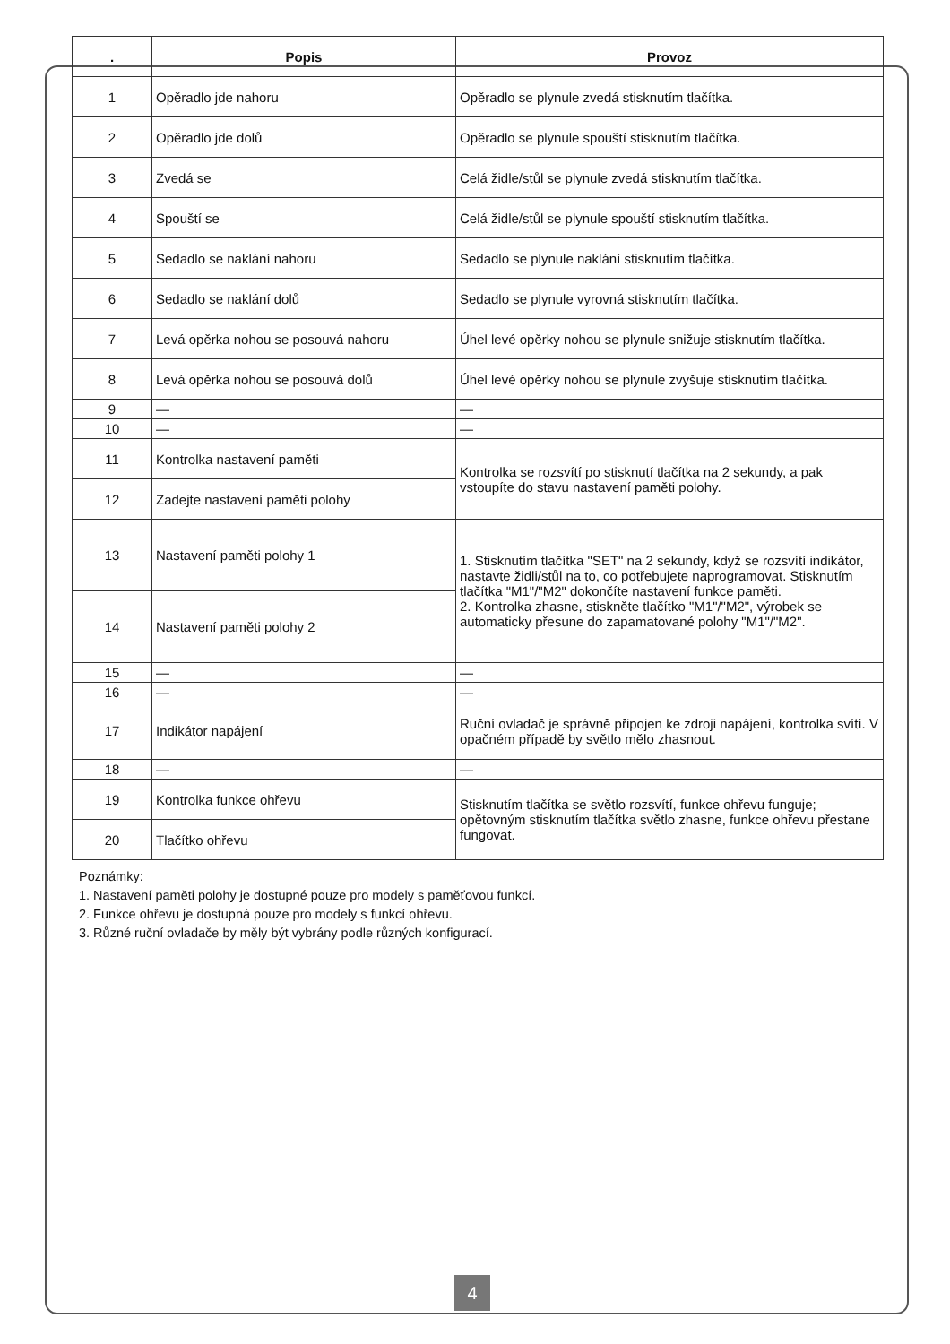| . | Popis | Provoz |
| --- | --- | --- |
| 1 | Opěradlo jde nahoru | Opěradlo se plynule zvedá stisknutím tlačítka. |
| 2 | Opěradlo jde dolů | Opěradlo se plynule spouští stisknutím tlačítka. |
| 3 | Zvedá se | Celá židle/stůl se plynule zvedá stisknutím tlačítka. |
| 4 | Spouští se | Celá židle/stůl se plynule spouští stisknutím tlačítka. |
| 5 | Sedadlo se naklání nahoru | Sedadlo se plynule naklání stisknutím tlačítka. |
| 6 | Sedadlo se naklání dolů | Sedadlo se plynule vyrovná stisknutím tlačítka. |
| 7 | Levá opěrka nohou se posouvá nahoru | Úhel levé opěrky nohou se plynule snižuje stisknutím tlačítka. |
| 8 | Levá opěrka nohou se posouvá dolů | Úhel levé opěrky nohou se plynule zvyšuje stisknutím tlačítka. |
| 9 | — | — |
| 10 | — | — |
| 11 | Kontrolka nastavení paměti | Kontrolka se rozsvítí po stisknutí tlačítka na 2 sekundy, a pak vstoupíte do stavu nastavení paměti polohy. |
| 12 | Zadejte nastavení paměti polohy | |
| 13 | Nastavení paměti polohy 1 | 1. Stisknutím tlačítka "SET" na 2 sekundy, když se rozsvítí indikátor, nastavte židli/stůl na to, co potřebujete naprogramovat. Stisknutím tlačítka "M1"/"M2" dokončíte nastavení funkce paměti. 2. Kontrolka zhasne, stiskněte tlačítko "M1"/"M2", výrobek se automaticky přesune do zapamatované polohy "M1"/"M2". |
| 14 | Nastavení paměti polohy 2 | |
| 15 | — | — |
| 16 | — | — |
| 17 | Indikátor napájení | Ruční ovladač je správně připojen ke zdroji napájení, kontrolka svítí. V opačném případě by světlo mělo zhasnout. |
| 18 | — | — |
| 19 | Kontrolka funkce ohřevu | Stisknutím tlačítka se světlo rozsvítí, funkce ohřevu funguje; opětovným stisknutím tlačítka světlo zhasne, funkce ohřevu přestane fungovat. |
| 20 | Tlačítko ohřevu | |
Poznámky:
1. Nastavení paměti polohy je dostupné pouze pro modely s paměťovou funkcí.
2. Funkce ohřevu je dostupná pouze pro modely s funkcí ohřevu.
3. Různé ruční ovladače by měly být vybrány podle různých konfigurací.
4